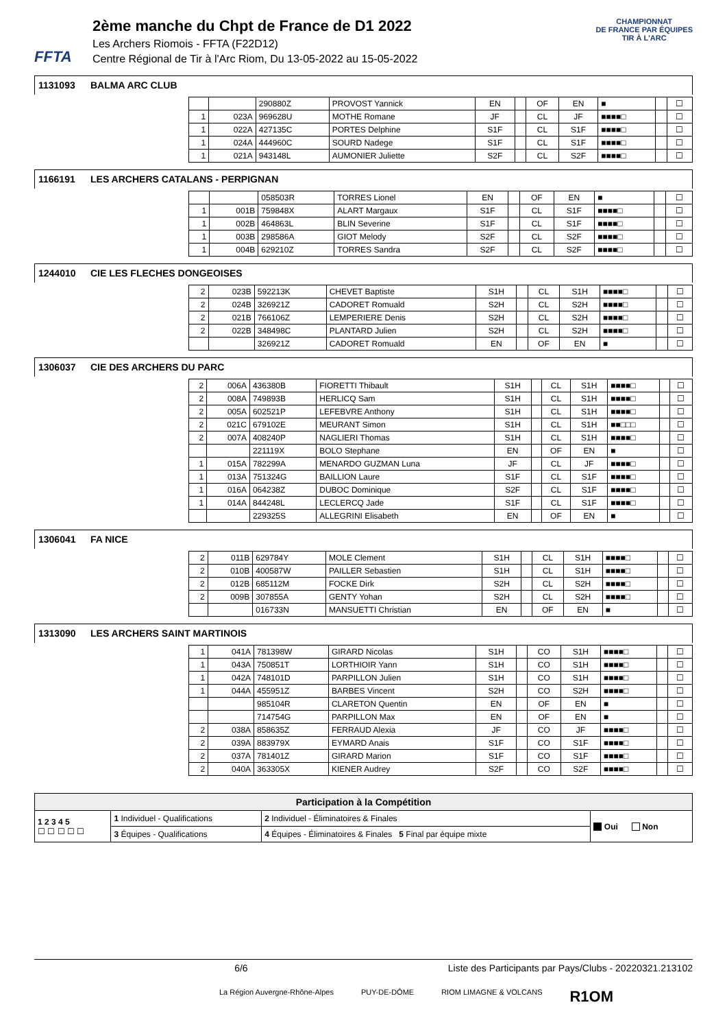FFTA
2ème manche du Chpt de France de D1 2022
Les Archers Riomois - FFTA (F22D12)
Centre Régional de Tir à l'Arc Riom, Du 13-05-2022 au 15-05-2022
CHAMPIONNAT
DE FRANCE PAR ÉQUIPES
TIR À L'ARC
1131093 BALMA ARC CLUB
| | | 290880Z | PROVOST Yannick | EN | | OF | EN | ■ | | ☐ |
| 1 | 023A | 969628U | MOTHE Romane | JF | | CL | JF | ■■■■□ | | ☐ |
| 1 | 022A | 427135C | PORTES Delphine | S1F | | CL | S1F | ■■■■□ | | ☐ |
| 1 | 024A | 444960C | SOURD Nadege | S1F | | CL | S1F | ■■■■□ | | ☐ |
| 1 | 021A | 943148L | AUMONIER Juliette | S2F | | CL | S2F | ■■■■□ | | ☐ |
1166191 LES ARCHERS CATALANS - PERPIGNAN
| | | 058503R | TORRES Lionel | EN | | OF | EN | ■ | | ☐ |
| 1 | 001B | 759848X | ALART Margaux | S1F | | CL | S1F | ■■■■□ | | ☐ |
| 1 | 002B | 464863L | BLIN Severine | S1F | | CL | S1F | ■■■■□ | | ☐ |
| 1 | 003B | 298586A | GIOT Melody | S2F | | CL | S2F | ■■■■□ | | ☐ |
| 1 | 004B | 629210Z | TORRES Sandra | S2F | | CL | S2F | ■■■■□ | | ☐ |
1244010 CIE LES FLECHES DONGEOISES
| 2 | 023B | 592213K | CHEVET Baptiste | S1H | | CL | S1H | ■■■■□ | | ☐ |
| 2 | 024B | 326921Z | CADORET Romuald | S2H | | CL | S2H | ■■■■□ | | ☐ |
| 2 | 021B | 766106Z | LEMPERIERE Denis | S2H | | CL | S2H | ■■■■□ | | ☐ |
| 2 | 022B | 348498C | PLANTARD Julien | S2H | | CL | S2H | ■■■■□ | | ☐ |
| | | 326921Z | CADORET Romuald | EN | | OF | EN | ■ | | ☐ |
1306037 CIE DES ARCHERS DU PARC
| 2 | 006A | 436380B | FIORETTI Thibault | S1H | | CL | S1H | ■■■■□ | | ☐ |
| 2 | 008A | 749893B | HERLICQ Sam | S1H | | CL | S1H | ■■■■□ | | ☐ |
| 2 | 005A | 602521P | LEFEBVRE Anthony | S1H | | CL | S1H | ■■■■□ | | ☐ |
| 2 | 021C | 679102E | MEURANT Simon | S1H | | CL | S1H | ■■□□□ | | ☐ |
| 2 | 007A | 408240P | NAGLIERI Thomas | S1H | | CL | S1H | ■■■■□ | | ☐ |
| | | 221119X | BOLO Stephane | EN | | OF | EN | ■ | | ☐ |
| 1 | 015A | 782299A | MENARDO GUZMAN Luna | JF | | CL | JF | ■■■■□ | | ☐ |
| 1 | 013A | 751324G | BAILLION Laure | S1F | | CL | S1F | ■■■■□ | | ☐ |
| 1 | 016A | 064238Z | DUBOC Dominique | S2F | | CL | S1F | ■■■■□ | | ☐ |
| 1 | 014A | 844248L | LECLERCQ Jade | S1F | | CL | S1F | ■■■■□ | | ☐ |
| | | 229325S | ALLEGRINI Elisabeth | EN | | OF | EN | ■ | | ☐ |
1306041 FA NICE
| 2 | 011B | 629784Y | MOLE Clement | S1H | | CL | S1H | ■■■■□ | | ☐ |
| 2 | 010B | 400587W | PAILLER Sebastien | S1H | | CL | S1H | ■■■■□ | | ☐ |
| 2 | 012B | 685112M | FOCKE Dirk | S2H | | CL | S2H | ■■■■□ | | ☐ |
| 2 | 009B | 307855A | GENTY Yohan | S2H | | CL | S2H | ■■■■□ | | ☐ |
| | | 016733N | MANSUETTI Christian | EN | | OF | EN | ■ | | ☐ |
1313090 LES ARCHERS SAINT MARTINOIS
| 1 | 041A | 781398W | GIRARD Nicolas | S1H | | CO | S1H | ■■■■□ | | ☐ |
| 1 | 043A | 750851T | LORTHIOIR Yann | S1H | | CO | S1H | ■■■■□ | | ☐ |
| 1 | 042A | 748101D | PARPILLON Julien | S1H | | CO | S1H | ■■■■□ | | ☐ |
| 1 | 044A | 455951Z | BARBES Vincent | S2H | | CO | S2H | ■■■■□ | | ☐ |
| | | 985104R | CLARETON Quentin | EN | | OF | EN | ■ | | ☐ |
| | | 714754G | PARPILLON Max | EN | | OF | EN | ■ | | ☐ |
| 2 | 038A | 858635Z | FERRAUD Alexia | JF | | CO | JF | ■■■■□ | | ☐ |
| 2 | 039A | 883979X | EYMARD Anais | S1F | | CO | S1F | ■■■■□ | | ☐ |
| 2 | 037A | 781401Z | GIRARD Marion | S1F | | CO | S1F | ■■■■□ | | ☐ |
| 2 | 040A | 363305X | KIENER Audrey | S2F | | CO | S2F | ■■■■□ | | ☐ |
| Participation à la Compétition | | | |
| 1 2 3 4 5 ☐ ☐ ☐ ☐ ☐ | 1 Individuel - Qualifications | 2 Individuel - Éliminatoires & Finales | Oui Non |
| | 3 Équipes - Qualifications | 4 Équipes - Éliminatoires & Finales 5 Final par équipe mixte | |
6/6 Liste des Participants par Pays/Clubs - 20220321.213102
La Région Auvergne-Rhône-Alpes PUY-DE-DÔME RIOM LIMAGNE & VOLCANS R1OM